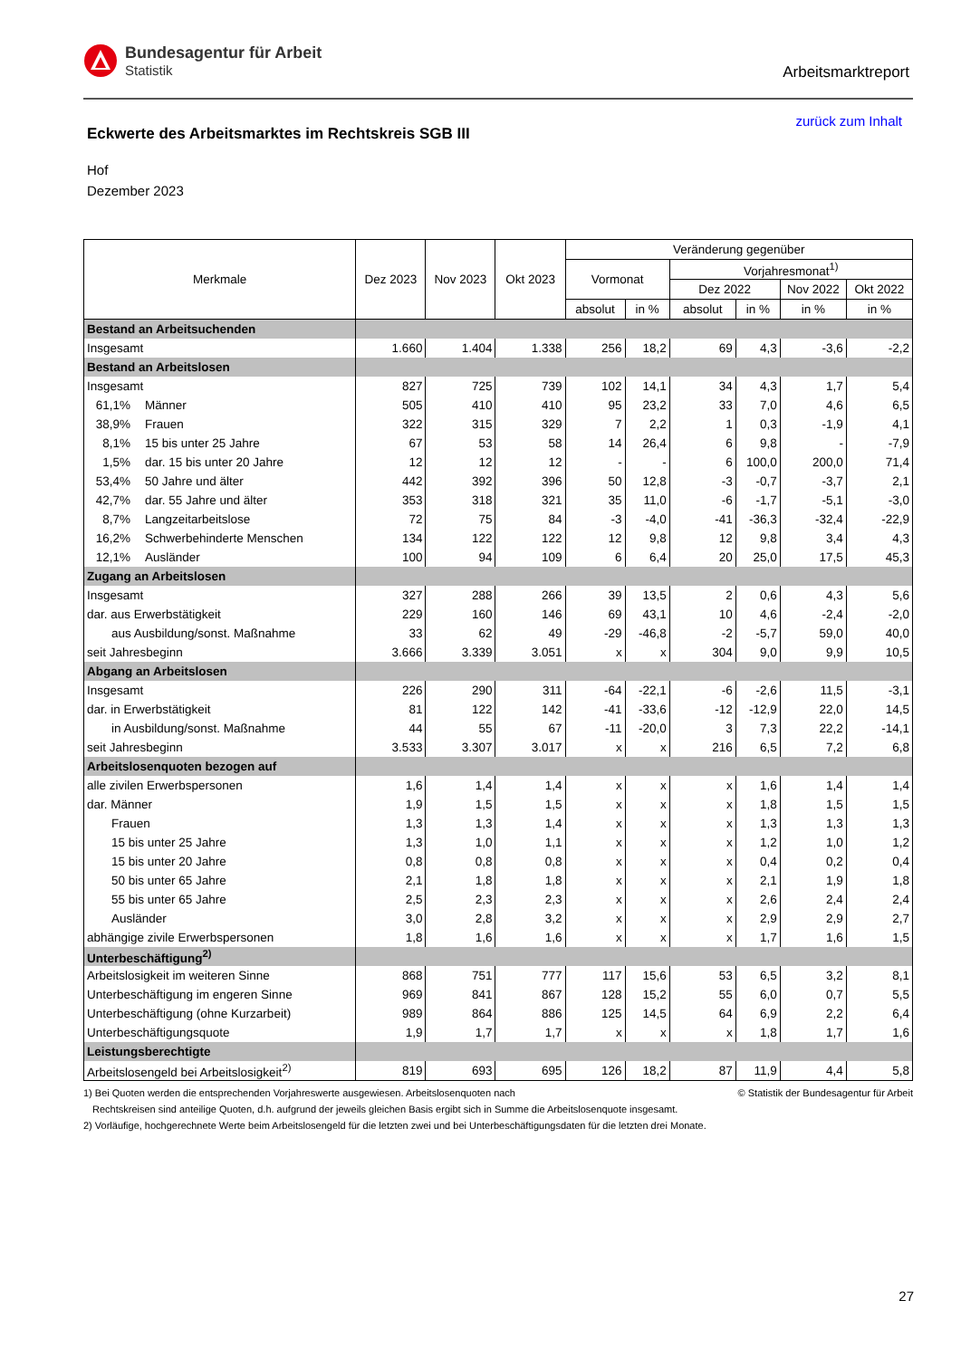Bundesagentur für Arbeit
Statistik
Arbeitsmarktreport
zurück zum Inhalt
Eckwerte des Arbeitsmarktes im Rechtskreis SGB III
Hof
Dezember 2023
| Merkmale | Dez 2023 | Nov 2023 | Okt 2023 | Veränderung gegenüber | | | | | |
| --- | --- | --- | --- | --- | --- | --- | --- | --- | --- |
| | | | | Vormonat | | Vorjahresmonat<sup>1)</sup> | | | |
| | | | | | | Dez 2022 | | Nov 2022 | Okt 2022 |
| | | | | absolut | in % | absolut | in % | in % | in % |
| Bestand an Arbeitsuchenden | | | | | | | | | |
| Insgesamt | 1.660 | 1.404 | 1.338 | 256 | 18,2 | 69 | 4,3 | -3,6 | -2,2 |
| Bestand an Arbeitslosen | | | | | | | | | |
| Insgesamt | 827 | 725 | 739 | 102 | 14,1 | 34 | 4,3 | 1,7 | 5,4 |
| 61,1% Männer | 505 | 410 | 410 | 95 | 23,2 | 33 | 7,0 | 4,6 | 6,5 |
| 38,9% Frauen | 322 | 315 | 329 | 7 | 2,2 | 1 | 0,3 | -1,9 | 4,1 |
| 8,1% 15 bis unter 25 Jahre | 67 | 53 | 58 | 14 | 26,4 | 6 | 9,8 | - | -7,9 |
| 1,5% dar. 15 bis unter 20 Jahre | 12 | 12 | 12 | - | - | 6 | 100,0 | 200,0 | 71,4 |
| 53,4% 50 Jahre und älter | 442 | 392 | 396 | 50 | 12,8 | -3 | -0,7 | -3,7 | 2,1 |
| 42,7% dar. 55 Jahre und älter | 353 | 318 | 321 | 35 | 11,0 | -6 | -1,7 | -5,1 | -3,0 |
| 8,7% Langzeitarbeitslose | 72 | 75 | 84 | -3 | -4,0 | -41 | -36,3 | -32,4 | -22,9 |
| 16,2% Schwerbehinderte Menschen | 134 | 122 | 122 | 12 | 9,8 | 12 | 9,8 | 3,4 | 4,3 |
| 12,1% Ausländer | 100 | 94 | 109 | 6 | 6,4 | 20 | 25,0 | 17,5 | 45,3 |
| Zugang an Arbeitslosen | | | | | | | | | |
| Insgesamt | 327 | 288 | 266 | 39 | 13,5 | 2 | 0,6 | 4,3 | 5,6 |
| dar. aus Erwerbstätigkeit | 229 | 160 | 146 | 69 | 43,1 | 10 | 4,6 | -2,4 | -2,0 |
| aus Ausbildung/sonst. Maßnahme | 33 | 62 | 49 | -29 | -46,8 | -2 | -5,7 | 59,0 | 40,0 |
| seit Jahresbeginn | 3.666 | 3.339 | 3.051 | x | x | 304 | 9,0 | 9,9 | 10,5 |
| Abgang an Arbeitslosen | | | | | | | | | |
| Insgesamt | 226 | 290 | 311 | -64 | -22,1 | -6 | -2,6 | 11,5 | -3,1 |
| dar. in Erwerbstätigkeit | 81 | 122 | 142 | -41 | -33,6 | -12 | -12,9 | 22,0 | 14,5 |
| in Ausbildung/sonst. Maßnahme | 44 | 55 | 67 | -11 | -20,0 | 3 | 7,3 | 22,2 | -14,1 |
| seit Jahresbeginn | 3.533 | 3.307 | 3.017 | x | x | 216 | 6,5 | 7,2 | 6,8 |
| Arbeitslosenquoten bezogen auf | | | | | | | | | |
| alle zivilen Erwerbspersonen | 1,6 | 1,4 | 1,4 | x | x | x | 1,6 | 1,4 | 1,4 |
| dar. Männer | 1,9 | 1,5 | 1,5 | x | x | x | 1,8 | 1,5 | 1,5 |
| Frauen | 1,3 | 1,3 | 1,4 | x | x | x | 1,3 | 1,3 | 1,3 |
| 15 bis unter 25 Jahre | 1,3 | 1,0 | 1,1 | x | x | x | 1,2 | 1,0 | 1,2 |
| 15 bis unter 20 Jahre | 0,8 | 0,8 | 0,8 | x | x | x | 0,4 | 0,2 | 0,4 |
| 50 bis unter 65 Jahre | 2,1 | 1,8 | 1,8 | x | x | x | 2,1 | 1,9 | 1,8 |
| 55 bis unter 65 Jahre | 2,5 | 2,3 | 2,3 | x | x | x | 2,6 | 2,4 | 2,4 |
| Ausländer | 3,0 | 2,8 | 3,2 | x | x | x | 2,9 | 2,9 | 2,7 |
| abhängige zivile Erwerbspersonen | 1,8 | 1,6 | 1,6 | x | x | x | 1,7 | 1,6 | 1,5 |
| Unterbeschäftigung<sup>2)</sup> | | | | | | | | | |
| Arbeitslosigkeit im weiteren Sinne | 868 | 751 | 777 | 117 | 15,6 | 53 | 6,5 | 3,2 | 8,1 |
| Unterbeschäftigung im engeren Sinne | 969 | 841 | 867 | 128 | 15,2 | 55 | 6,0 | 0,7 | 5,5 |
| Unterbeschäftigung (ohne Kurzarbeit) | 989 | 864 | 886 | 125 | 14,5 | 64 | 6,9 | 2,2 | 6,4 |
| Unterbeschäftigungsquote | 1,9 | 1,7 | 1,7 | x | x | x | 1,8 | 1,7 | 1,6 |
| Leistungsberechtigte | | | | | | | | | |
| Arbeitslosengeld bei Arbeitslosigkeit<sup>2)</sup> | 819 | 693 | 695 | 126 | 18,2 | 87 | 11,9 | 4,4 | 5,8 |
1) Bei Quoten werden die entsprechenden Vorjahreswerte ausgewiesen. Arbeitslosenquoten nach © Statistik der Bundesagentur für Arbeit
Rechtskreisen sind anteilige Quoten, d.h. aufgrund der jeweils gleichen Basis ergibt sich in Summe die Arbeitslosenquote insgesamt.
2) Vorläufige, hochgerechnete Werte beim Arbeitslosengeld für die letzten zwei und bei Unterbeschäftigungsdaten für die letzten drei Monate.
27